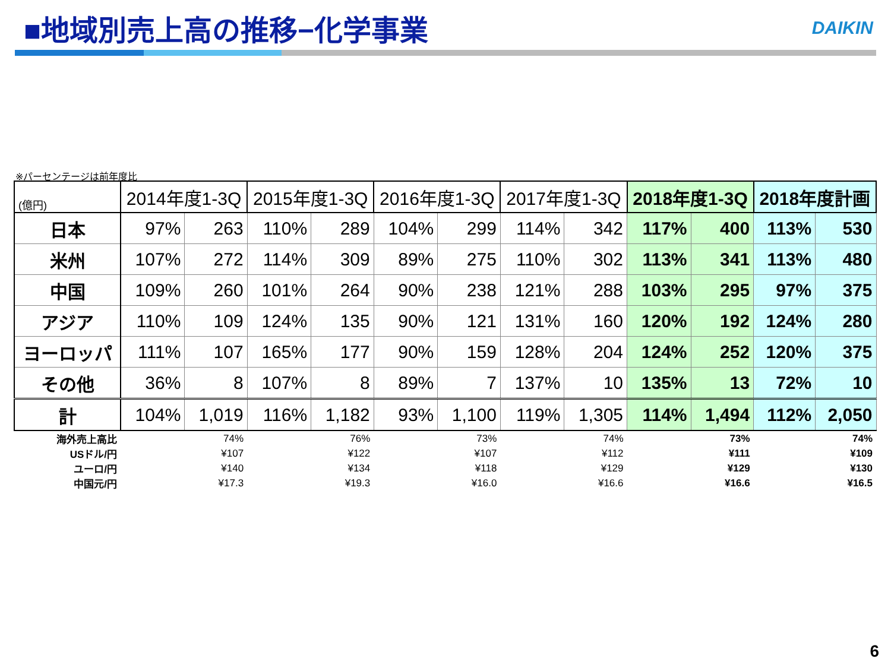■地域別売上高の推移−化学事業 DAIKIN
※パーセンテージは前年度比
| (億円) | 2014年度1-3Q | | 2015年度1-3Q | | 2016年度1-3Q | | 2017年度1-3Q | | 2018年度1-3Q | | 2018年度計画 | |
| --- | --- | --- | --- | --- | --- | --- | --- | --- | --- | --- | --- | --- |
| 日本 | 97% | 263 | 110% | 289 | 104% | 299 | 114% | 342 | 117% | 400 | 113% | 530 |
| 米州 | 107% | 272 | 114% | 309 | 89% | 275 | 110% | 302 | 113% | 341 | 113% | 480 |
| 中国 | 109% | 260 | 101% | 264 | 90% | 238 | 121% | 288 | 103% | 295 | 97% | 375 |
| アジア | 110% | 109 | 124% | 135 | 90% | 121 | 131% | 160 | 120% | 192 | 124% | 280 |
| ヨーロッパ | 111% | 107 | 165% | 177 | 90% | 159 | 128% | 204 | 124% | 252 | 120% | 375 |
| その他 | 36% | 8 | 107% | 8 | 89% | 7 | 137% | 10 | 135% | 13 | 72% | 10 |
| 計 | 104% | 1,019 | 116% | 1,182 | 93% | 1,100 | 119% | 1,305 | 114% | 1,494 | 112% | 2,050 |
| 海外売上高比 | 74% | | 76% | | 73% | | 74% | | 73% | | 74% | |
| USドル/円 | ¥107 | | ¥122 | | ¥107 | | ¥112 | | ¥111 | | ¥109 | |
| ユーロ/円 | ¥140 | | ¥134 | | ¥118 | | ¥129 | | ¥129 | | ¥130 | |
| 中国元/円 | ¥17.3 | | ¥19.3 | | ¥16.0 | | ¥16.6 | | ¥16.6 | | ¥16.5 | |
6